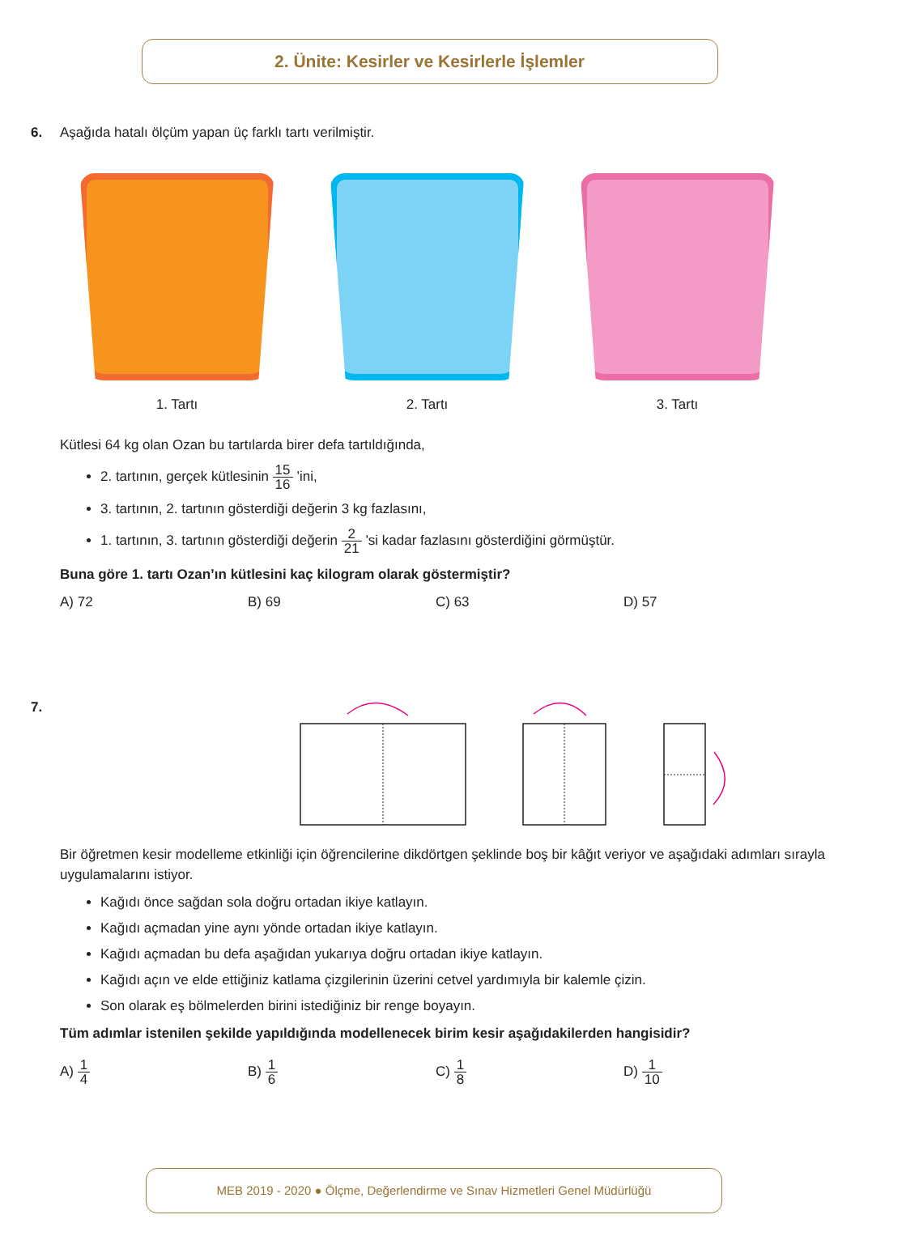2. Ünite: Kesirler ve Kesirlerle İşlemler
6.
Aşağıda hatalı ölçüm yapan üç farklı tartı verilmiştir.
1. Tartı 2. Tartı 3. Tartı
Kütlesi 64 kg olan Ozan bu tartılarda birer defa tartıldığında,
2. tartının, gerçek kütlesinin 15 16 ’ini,
3. tartının, 2. tartının gösterdiği değerin 3 kg fazlasını,
1. tartının, 3. tartının gösterdiği değerin 2 21 ’si kadar fazlasını gösterdiğini görmüştür.
Buna göre 1. tartı Ozan’ın kütlesini kaç kilogram olarak göstermiştir?
A) 72 B) 69 C) 63 D) 57
7.
Bir öğretmen kesir modelleme etkinliği için öğrencilerine dikdörtgen şeklinde boş bir kâğıt veriyor ve aşağıdaki adımları sırayla uygulamalarını istiyor.
Kağıdı önce sağdan sola doğru ortadan ikiye katlayın.
Kağıdı açmadan yine aynı yönde ortadan ikiye katlayın.
Kağıdı açmadan bu defa aşağıdan yukarıya doğru ortadan ikiye katlayın.
Kağıdı açın ve elde ettiğiniz katlama çizgilerinin üzerini cetvel yardımıyla bir kalemle çizin.
Son olarak eş bölmelerden birini istediğiniz bir renge boyayın.
Tüm adımlar istenilen şekilde yapıldığında modellenecek birim kesir aşağıdakilerden hangisidir?
A) 1 4
B) 1 6
C) 1 8
D) 1 10
MEB 2019 - 2020 ● Ölçme, Değerlendirme ve Sınav Hizmetleri Genel Müdürlüğü